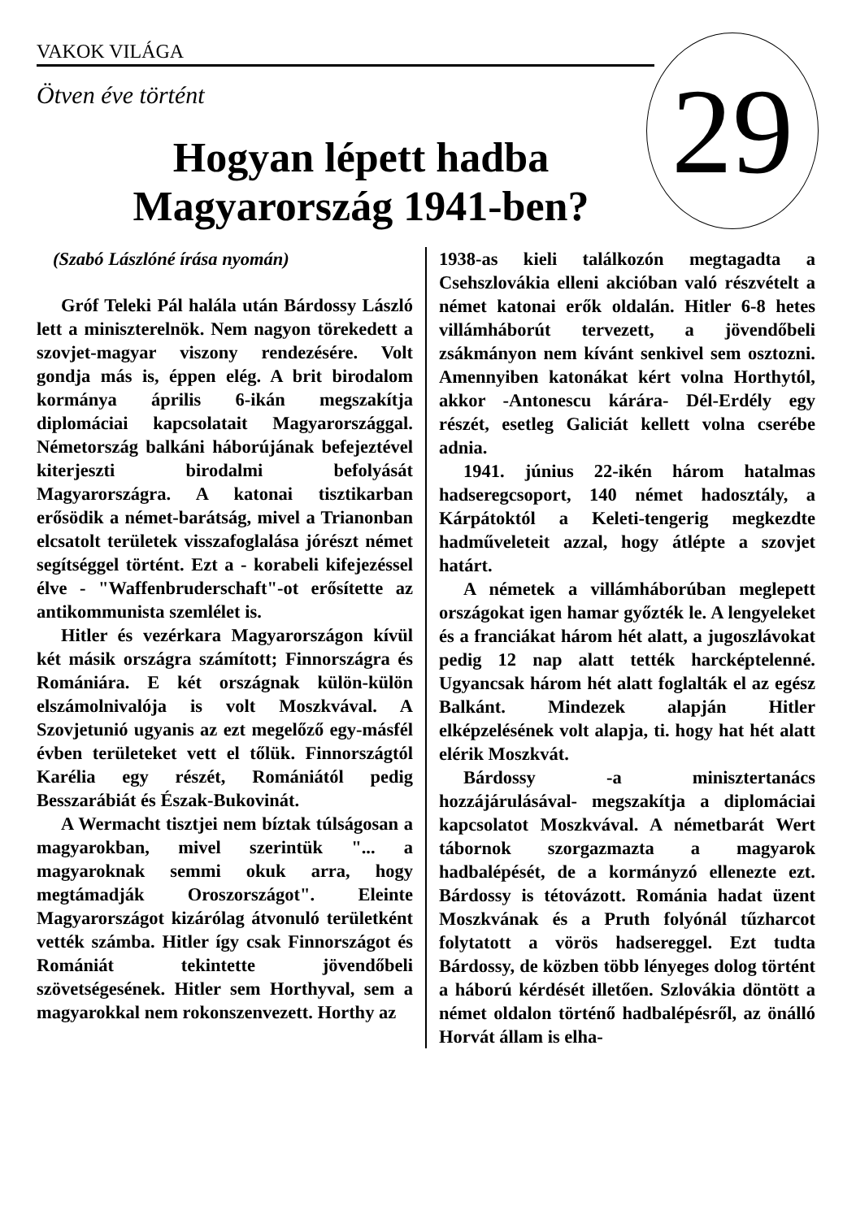VAKOK VILÁGA
29
Ötven éve történt
Hogyan lépett hadba Magyarország 1941-ben?
(Szabó Lászlóné írása nyomán)
Gróf Teleki Pál halála után Bárdossy László lett a miniszterelnök. Nem nagyon törekedett a szovjet-magyar viszony rendezésére. Volt gondja más is, éppen elég. A brit birodalom kormánya április 6-ikán megszakítja diplomáciai kapcsolatait Magyarországgal. Németország balkáni háborújának befejeztével kiterjeszti birodalmi befolyását Magyarországra. A katonai tisztikarban erősödik a német-barátság, mivel a Trianonban elcsatolt területek visszafoglalása jórészt német segítséggel történt. Ezt a - korabeli kifejezéssel élve - "Waffenbruderschaft"-ot erősítette az antikommunista szemlélet is.
Hitler és vezérkara Magyarországon kívül két másik országra számított; Finnországra és Romániára. E két országnak külön-külön elszámolnivalója is volt Moszkvával. A Szovjetunió ugyanis az ezt megelőző egy-másfél évben területeket vett el tőlük. Finnországtól Karélia egy részét, Romániától pedig Besszarábiát és Észak-Bukovinát.
A Wermacht tisztjei nem bíztak túlságosan a magyarokban, mivel szerintük "... a magyaroknak semmi okuk arra, hogy megtámadják Oroszországot". Eleinte Magyarországot kizárólag átvonuló területként vették számba. Hitler így csak Finnországot és Romániát tekintette jövendőbeli szövetségesének. Hitler sem Horthyval, sem a magyarokkal nem rokonszenvezett. Horthy az
1938-as kieli találkozón megtagadta a Csehszlovákia elleni akcióban való részvételt a német katonai erők oldalán. Hitler 6-8 hetes villámháborút tervezett, a jövendőbeli zsákmányon nem kívánt senkivel sem osztozni. Amennyiben katonákat kért volna Horthytól, akkor -Antonescu kárára- Dél-Erdély egy részét, esetleg Galiciát kellett volna cserébe adnia.
1941. június 22-ikén három hatalmas hadseregcsoport, 140 német hadosztály, a Kárpátoktól a Keleti-tengerig megkezdte hadműveleteit azzal, hogy átlépte a szovjet határt.
A németek a villámháborúban meglepett országokat igen hamar győzték le. A lengyeleket és a franciákat három hét alatt, a jugoszlávokat pedig 12 nap alatt tették harcképtelenné. Ugyancsak három hét alatt foglalták el az egész Balkánt. Mindezek alapján Hitler elképzelésének volt alapja, ti. hogy hat hét alatt elérik Moszkvát.
Bárdossy -a minisztertanács hozzájárulásával- megszakítja a diplomáciai kapcsolatot Moszkvával. A németbarát Wert tábornok szorgazmazta a magyarok hadbalépését, de a kormányzó ellenezte ezt. Bárdossy is tétovázott. Románia hadat üzent Moszkvának és a Pruth folyónál tűzharcot folytatott a vörös hadsereggel. Ezt tudta Bárdossy, de közben több lényeges dolog történt a háború kérdését illetően. Szlovákia döntött a német oldalon történő hadbalépésről, az önálló Horvát állam is elha-